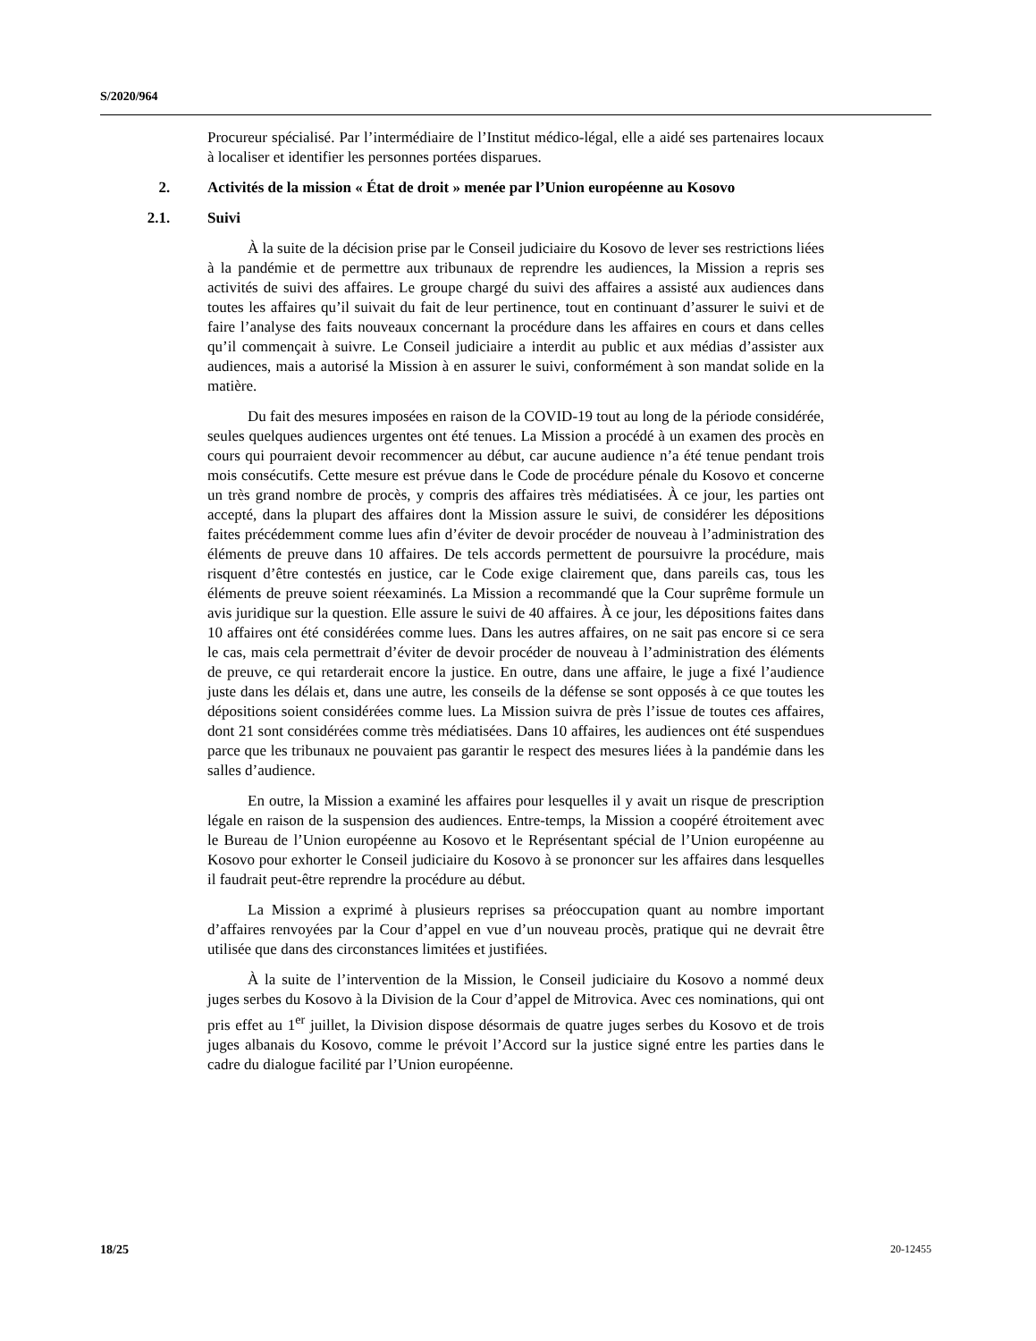S/2020/964
Procureur spécialisé. Par l’intermédiaire de l’Institut médico-légal, elle a aidé ses partenaires locaux à localiser et identifier les personnes portées disparues.
2. Activités de la mission « État de droit » menée par l’Union européenne au Kosovo
2.1. Suivi
À la suite de la décision prise par le Conseil judiciaire du Kosovo de lever ses restrictions liées à la pandémie et de permettre aux tribunaux de reprendre les audiences, la Mission a repris ses activités de suivi des affaires. Le groupe chargé du suivi des affaires a assisté aux audiences dans toutes les affaires qu’il suivait du fait de leur pertinence, tout en continuant d’assurer le suivi et de faire l’analyse des faits nouveaux concernant la procédure dans les affaires en cours et dans celles qu’il commençait à suivre. Le Conseil judiciaire a interdit au public et aux médias d’assister aux audiences, mais a autorisé la Mission à en assurer le suivi, conformément à son mandat solide en la matière.
Du fait des mesures imposées en raison de la COVID-19 tout au long de la période considérée, seules quelques audiences urgentes ont été tenues. La Mission a procédé à un examen des procès en cours qui pourraient devoir recommencer au début, car aucune audience n’a été tenue pendant trois mois consécutifs. Cette mesure est prévue dans le Code de procédure pénale du Kosovo et concerne un très grand nombre de procès, y compris des affaires très médiatisées. À ce jour, les parties ont accepté, dans la plupart des affaires dont la Mission assure le suivi, de considérer les dépositions faites précédemment comme lues afin d’éviter de devoir procéder de nouveau à l’administration des éléments de preuve dans 10 affaires. De tels accords permettent de poursuivre la procédure, mais risquent d’être contestés en justice, car le Code exige clairement que, dans pareils cas, tous les éléments de preuve soient réexaminés. La Mission a recommandé que la Cour suprême formule un avis juridique sur la question. Elle assure le suivi de 40 affaires. À ce jour, les dépositions faites dans 10 affaires ont été considérées comme lues. Dans les autres affaires, on ne sait pas encore si ce sera le cas, mais cela permettrait d’éviter de devoir procéder de nouveau à l’administration des éléments de preuve, ce qui retarderait encore la justice. En outre, dans une affaire, le juge a fixé l’audience juste dans les délais et, dans une autre, les conseils de la défense se sont opposés à ce que toutes les dépositions soient considérées comme lues. La Mission suivra de près l’issue de toutes ces affaires, dont 21 sont considérées comme très médiatisées. Dans 10 affaires, les audiences ont été suspendues parce que les tribunaux ne pouvaient pas garantir le respect des mesures liées à la pandémie dans les salles d’audience.
En outre, la Mission a examiné les affaires pour lesquelles il y avait un risque de prescription légale en raison de la suspension des audiences. Entre-temps, la Mission a coopéré étroitement avec le Bureau de l’Union européenne au Kosovo et le Représentant spécial de l’Union européenne au Kosovo pour exhorter le Conseil judiciaire du Kosovo à se prononcer sur les affaires dans lesquelles il faudrait peut-être reprendre la procédure au début.
La Mission a exprimé à plusieurs reprises sa préoccupation quant au nombre important d’affaires renvoyées par la Cour d’appel en vue d’un nouveau procès, pratique qui ne devrait être utilisée que dans des circonstances limitées et justifiées.
À la suite de l’intervention de la Mission, le Conseil judiciaire du Kosovo a nommé deux juges serbes du Kosovo à la Division de la Cour d’appel de Mitrovica. Avec ces nominations, qui ont pris effet au 1<sup>er</sup> juillet, la Division dispose désormais de quatre juges serbes du Kosovo et de trois juges albanais du Kosovo, comme le prévoit l’Accord sur la justice signé entre les parties dans le cadre du dialogue facilité par l’Union européenne.
18/25 20-12455